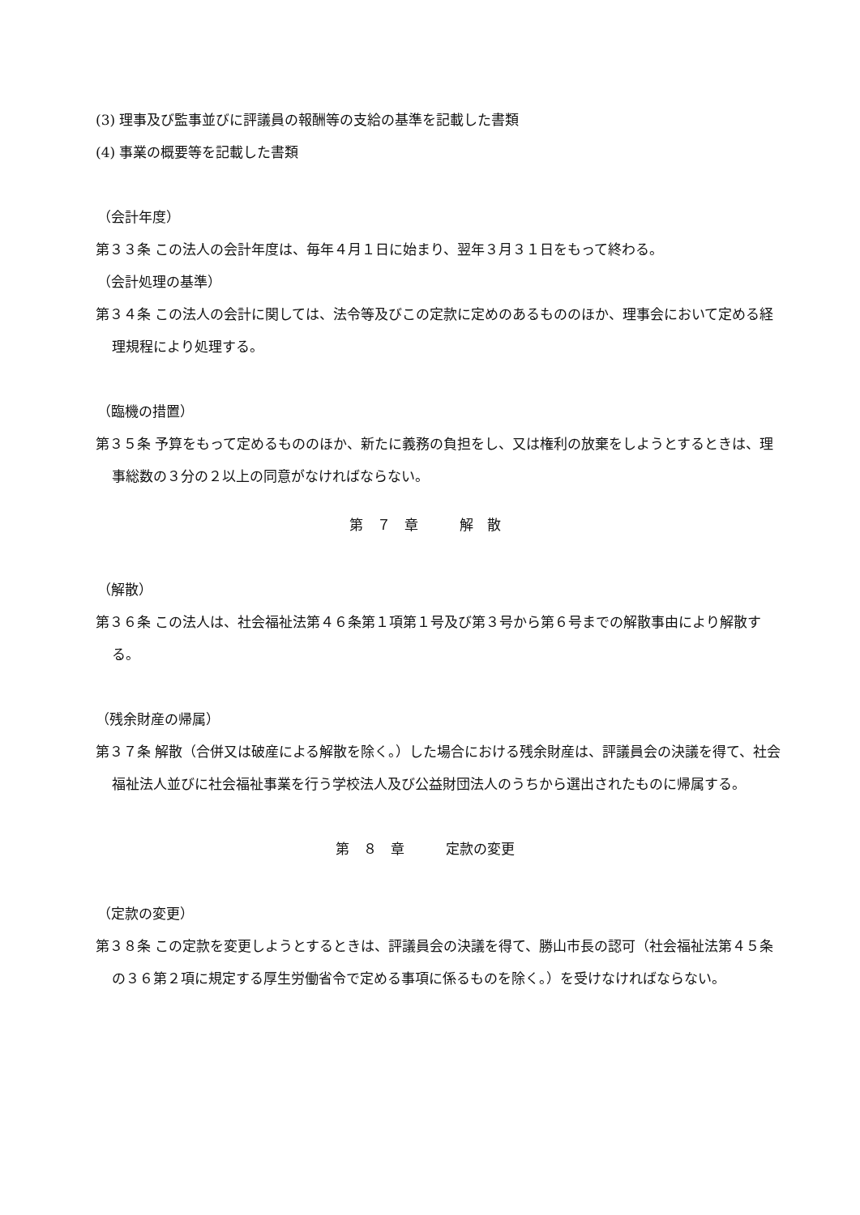(3) 理事及び監事並びに評議員の報酬等の支給の基準を記載した書類
(4) 事業の概要等を記載した書類
（会計年度）
第３３条 この法人の会計年度は、毎年４月１日に始まり、翌年３月３１日をもって終わる。
（会計処理の基準）
第３４条 この法人の会計に関しては、法令等及びこの定款に定めのあるもののほか、理事会において定める経理規程により処理する。
（臨機の措置）
第３５条 予算をもって定めるもののほか、新たに義務の負担をし、又は権利の放棄をしようとするときは、理事総数の３分の２以上の同意がなければならない。
第　７　章　　　解　散
（解散）
第３６条 この法人は、社会福祉法第４６条第１項第１号及び第３号から第６号までの解散事由により解散する。
（残余財産の帰属）
第３７条 解散（合併又は破産による解散を除く。）した場合における残余財産は、評議員会の決議を得て、社会福祉法人並びに社会福祉事業を行う学校法人及び公益財団法人のうちから選出されたものに帰属する。
第　８　章　　　定款の変更
（定款の変更）
第３８条 この定款を変更しようとするときは、評議員会の決議を得て、勝山市長の認可（社会福祉法第４５条の３６第２項に規定する厚生労働省令で定める事項に係るものを除く。）を受けなければならない。